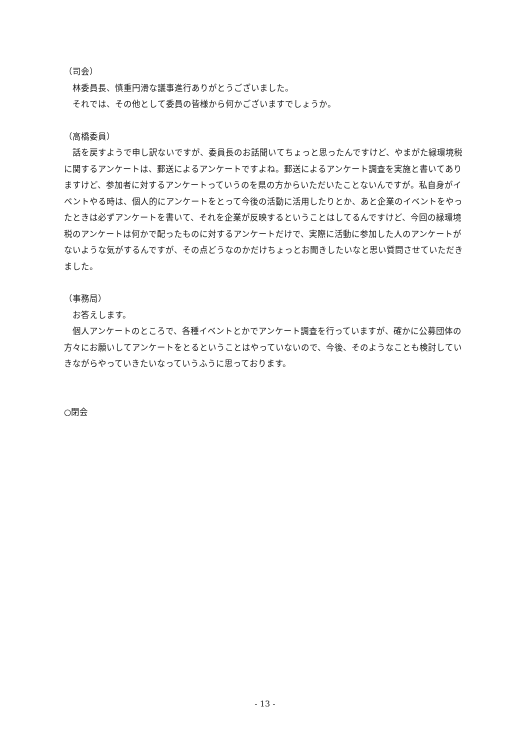（司会）
　林委員長、慎重円滑な議事進行ありがとうございました。
　それでは、その他として委員の皆様から何かございますでしょうか。
（高橋委員）
　話を戻すようで申し訳ないですが、委員長のお話聞いてちょっと思ったんですけど、やまがた緑環境税に関するアンケートは、郵送によるアンケートですよね。郵送によるアンケート調査を実施と書いてありますけど、参加者に対するアンケートっていうのを県の方からいただいたことないんですが。私自身がイベントやる時は、個人的にアンケートをとって今後の活動に活用したりとか、あと企業のイベントをやったときは必ずアンケートを書いて、それを企業が反映するということはしてるんですけど、今回の緑環境税のアンケートは何かで配ったものに対するアンケートだけで、実際に活動に参加した人のアンケートがないような気がするんですが、その点どうなのかだけちょっとお聞きしたいなと思い質問させていただきました。
（事務局）
　お答えします。
　個人アンケートのところで、各種イベントとかでアンケート調査を行っていますが、確かに公募団体の方々にお願いしてアンケートをとるということはやっていないので、今後、そのようなことも検討していきながらやっていきたいなっていうふうに思っております。
○閉会
- 13 -